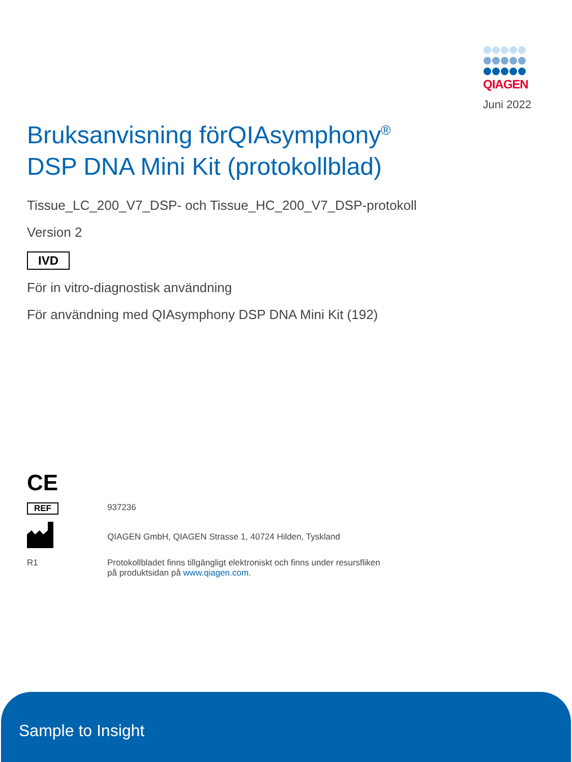QIAGEN
Juni 2022
Bruksanvisning förQIAsymphony<sup>®</sup>
DSP DNA Mini Kit (protokollblad)
Tissue_LC_200_V7_DSP- och Tissue_HC_200_V7_DSP-protokoll
Version 2
IVD
För in vitro-diagnostisk användning
För användning med QIAsymphony DSP DNA Mini Kit (192)
CE
REF 937236
QIAGEN GmbH, QIAGEN Strasse 1, 40724 Hilden, Tyskland
R1 Protokollbladet finns tillgängligt elektroniskt och finns under resursfliken
på produktsidan på www.qiagen.com.
Sample to Insight